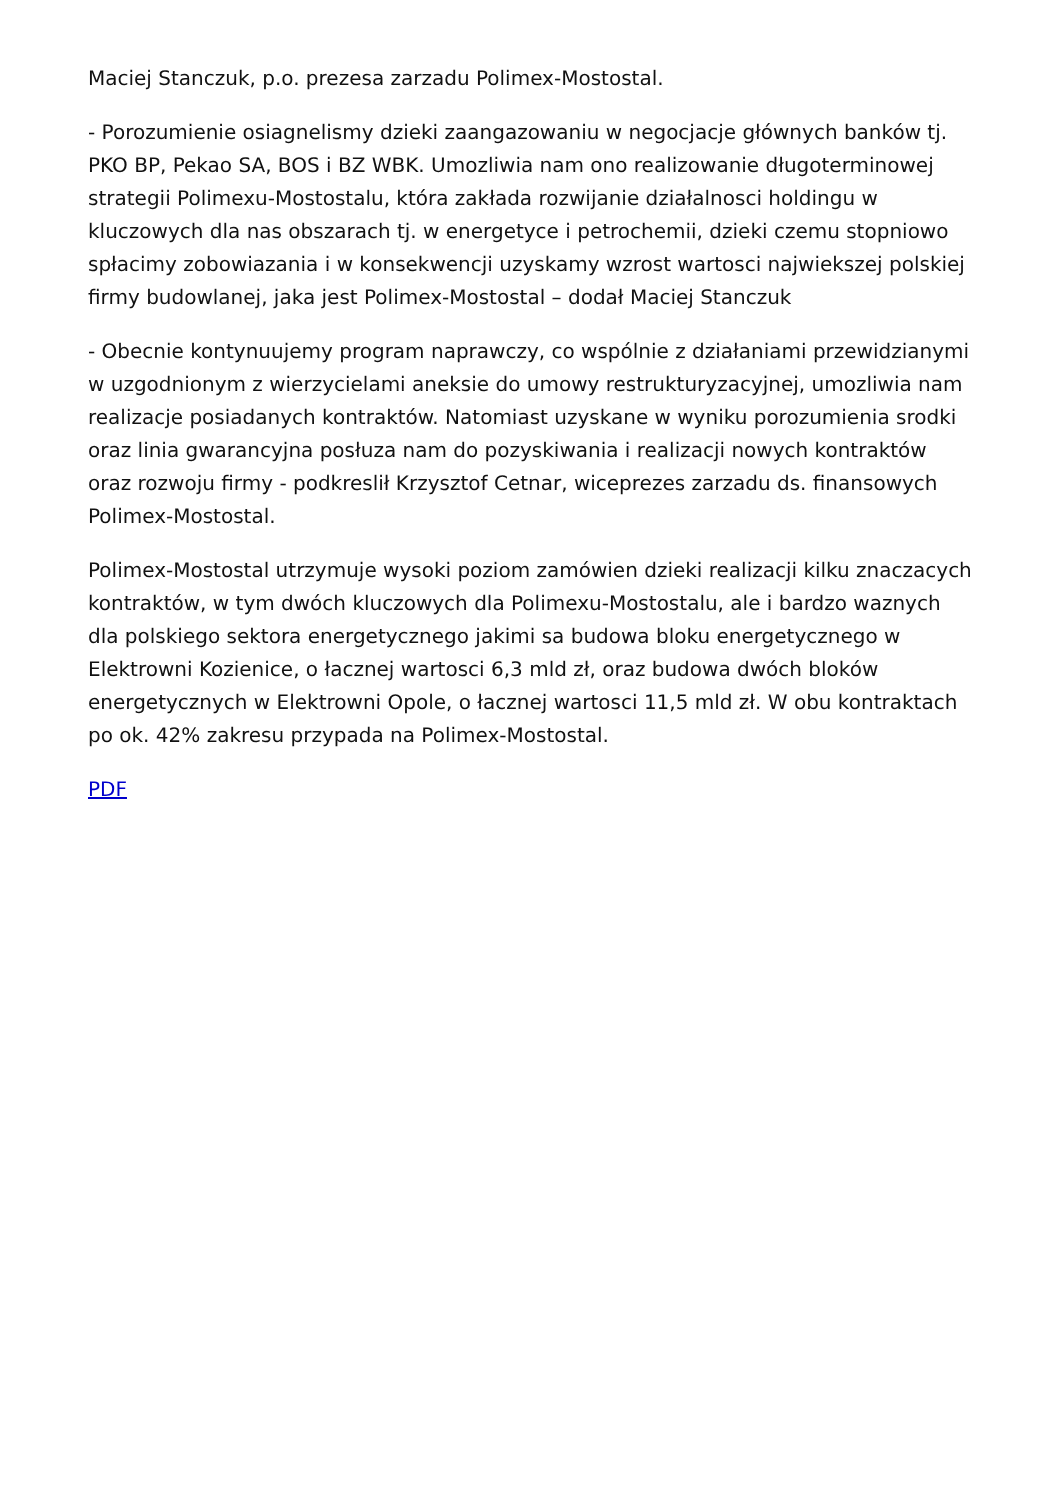Maciej Stanczuk, p.o. prezesa zarzadu Polimex-Mostostal.
- Porozumienie osiagnelismy dzieki zaangazowaniu w negocjacje głównych banków tj. PKO BP, Pekao SA, BOS i BZ WBK. Umozliwia nam ono realizowanie długoterminowej strategii Polimexu-Mostostalu, która zakłada rozwijanie działalnosci holdingu w kluczowych dla nas obszarach tj. w energetyce i petrochemii, dzieki czemu stopniowo spłacimy zobowiazania i w konsekwencji uzyskamy wzrost wartosci najwiekszej polskiej firmy budowlanej, jaka jest Polimex-Mostostal – dodał Maciej Stanczuk
- Obecnie kontynuujemy program naprawczy, co wspólnie z działaniami przewidzianymi w uzgodnionym z wierzycielami aneksie do umowy restrukturyzacyjnej, umozliwia nam realizacje posiadanych kontraktów. Natomiast uzyskane w wyniku porozumienia srodki oraz linia gwarancyjna posłuza nam do pozyskiwania i realizacji nowych kontraktów oraz rozwoju firmy - podkreslił Krzysztof Cetnar, wiceprezes zarzadu ds. finansowych Polimex-Mostostal.
Polimex-Mostostal utrzymuje wysoki poziom zamówien dzieki realizacji kilku znaczacych kontraktów, w tym dwóch kluczowych dla Polimexu-Mostostalu, ale i bardzo waznych dla polskiego sektora energetycznego jakimi sa budowa bloku energetycznego w Elektrowni Kozienice, o łacznej wartosci 6,3 mld zł, oraz budowa dwóch bloków energetycznych w Elektrowni Opole, o łacznej wartosci 11,5 mld zł. W obu kontraktach po ok. 42% zakresu przypada na Polimex-Mostostal.
PDF